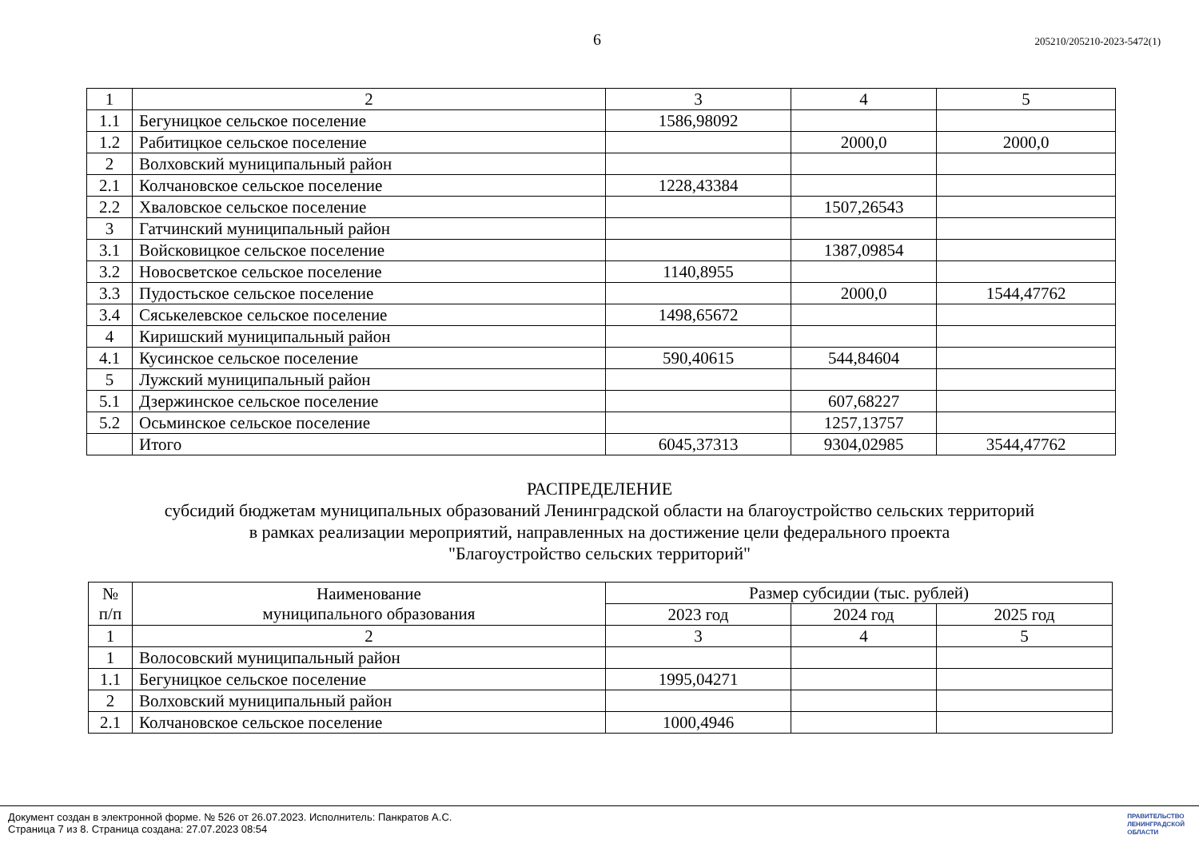6 205210/205210-2023-5472(1)
| 1 | 2 | 3 | 4 | 5 |
| 1.1 | Бегуницкое сельское поселение | 1586,98092 | | |
| 1.2 | Рабитицкое сельское поселение | | 2000,0 | 2000,0 |
| 2 | Волховский муниципальный район | | | |
| 2.1 | Колчановское сельское поселение | 1228,43384 | | |
| 2.2 | Хваловское сельское поселение | | 1507,26543 | |
| 3 | Гатчинский муниципальный район | | | |
| 3.1 | Войсковицкое сельское поселение | | 1387,09854 | |
| 3.2 | Новосветское сельское поселение | 1140,8955 | | |
| 3.3 | Пудостьское сельское поселение | | 2000,0 | 1544,47762 |
| 3.4 | Сяськелевское сельское поселение | 1498,65672 | | |
| 4 | Киришский муниципальный район | | | |
| 4.1 | Кусинское сельское поселение | 590,40615 | 544,84604 | |
| 5 | Лужский муниципальный район | | | |
| 5.1 | Дзержинское сельское поселение | | 607,68227 | |
| 5.2 | Осьминское сельское поселение | | 1257,13757 | |
| | Итого | 6045,37313 | 9304,02985 | 3544,47762 |
РАСПРЕДЕЛЕНИЕ
субсидий бюджетам муниципальных образований Ленинградской области на благоустройство сельских территорий
в рамках реализации мероприятий, направленных на достижение цели федерального проекта
"Благоустройство сельских территорий"
| № п/п | Наименование муниципального образования | Размер субсидии (тыс. рублей) | | |
| --- | --- | --- | --- | --- |
| | | 2023 год | 2024 год | 2025 год |
| 1 | 2 | 3 | 4 | 5 |
| 1 | Волосовский муниципальный район | | | |
| 1.1 | Бегуницкое сельское поселение | 1995,04271 | | |
| 2 | Волховский муниципальный район | | | |
| 2.1 | Колчановское сельское поселение | 1000,4946 | | |
Документ создан в электронной форме. № 526 от 26.07.2023. Исполнитель: Панкратов А.С.
Страница 7 из 8. Страница создана: 27.07.2023 08:54
ПРАВИТЕЛЬСТВО
ЛЕНИНГРАДСКОЙ
ОБЛАСТИ